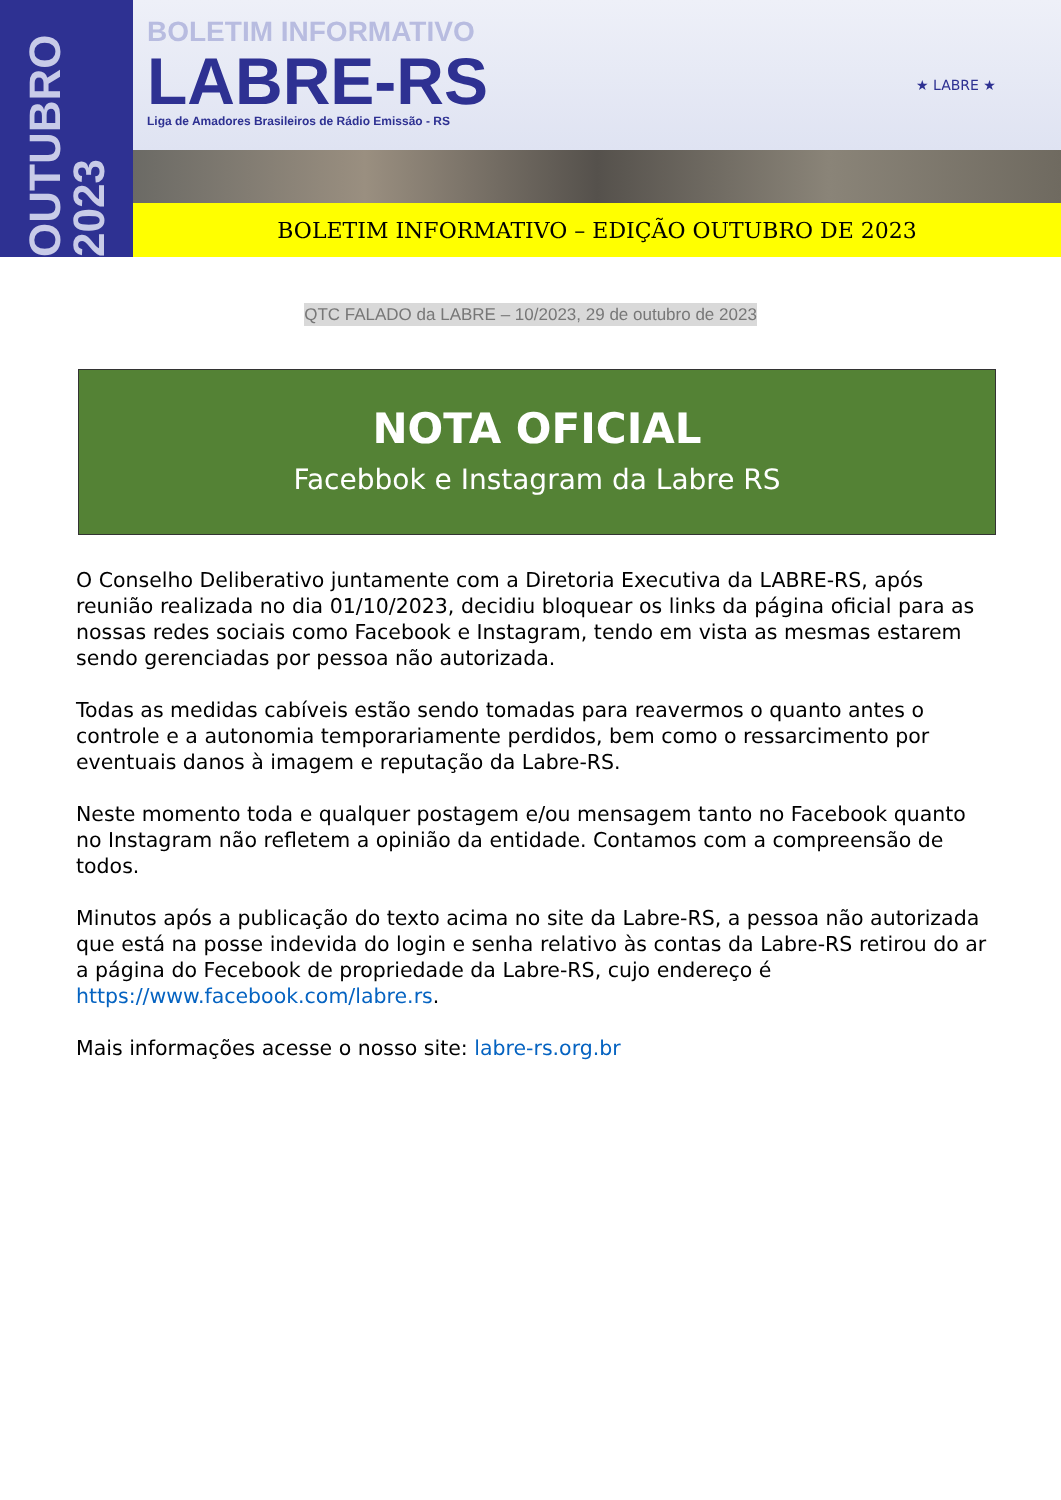OUTUBRO 2023
BOLETIM INFORMATIVO
LABRE-RS
Liga de Amadores Brasileiros de Rádio Emissão - RS
★ LABRE ★
BOLETIM INFORMATIVO – EDIÇÃO OUTUBRO DE 2023
QTC FALADO da LABRE – 10/2023, 29 de outubro de 2023
NOTA OFICIAL
Facebbok e Instagram da Labre RS
O Conselho Deliberativo juntamente com a Diretoria Executiva da LABRE-RS, após reunião realizada no dia 01/10/2023, decidiu bloquear os links da página oficial para as nossas redes sociais como Facebook e Instagram, tendo em vista as mesmas estarem sendo gerenciadas por pessoa não autorizada.
Todas as medidas cabíveis estão sendo tomadas para reavermos o quanto antes o controle e a autonomia temporariamente perdidos, bem como o ressarcimento por eventuais danos à imagem e reputação da Labre-RS.
Neste momento toda e qualquer postagem e/ou mensagem tanto no Facebook quanto no Instagram não refletem a opinião da entidade. Contamos com a compreensão de todos.
Minutos após a publicação do texto acima no site da Labre-RS, a pessoa não autorizada que está na posse indevida do login e senha relativo às contas da Labre-RS retirou do ar a página do Fecebook de propriedade da Labre-RS, cujo endereço é https://www.facebook.com/labre.rs.
Mais informações acesse o nosso site: labre-rs.org.br